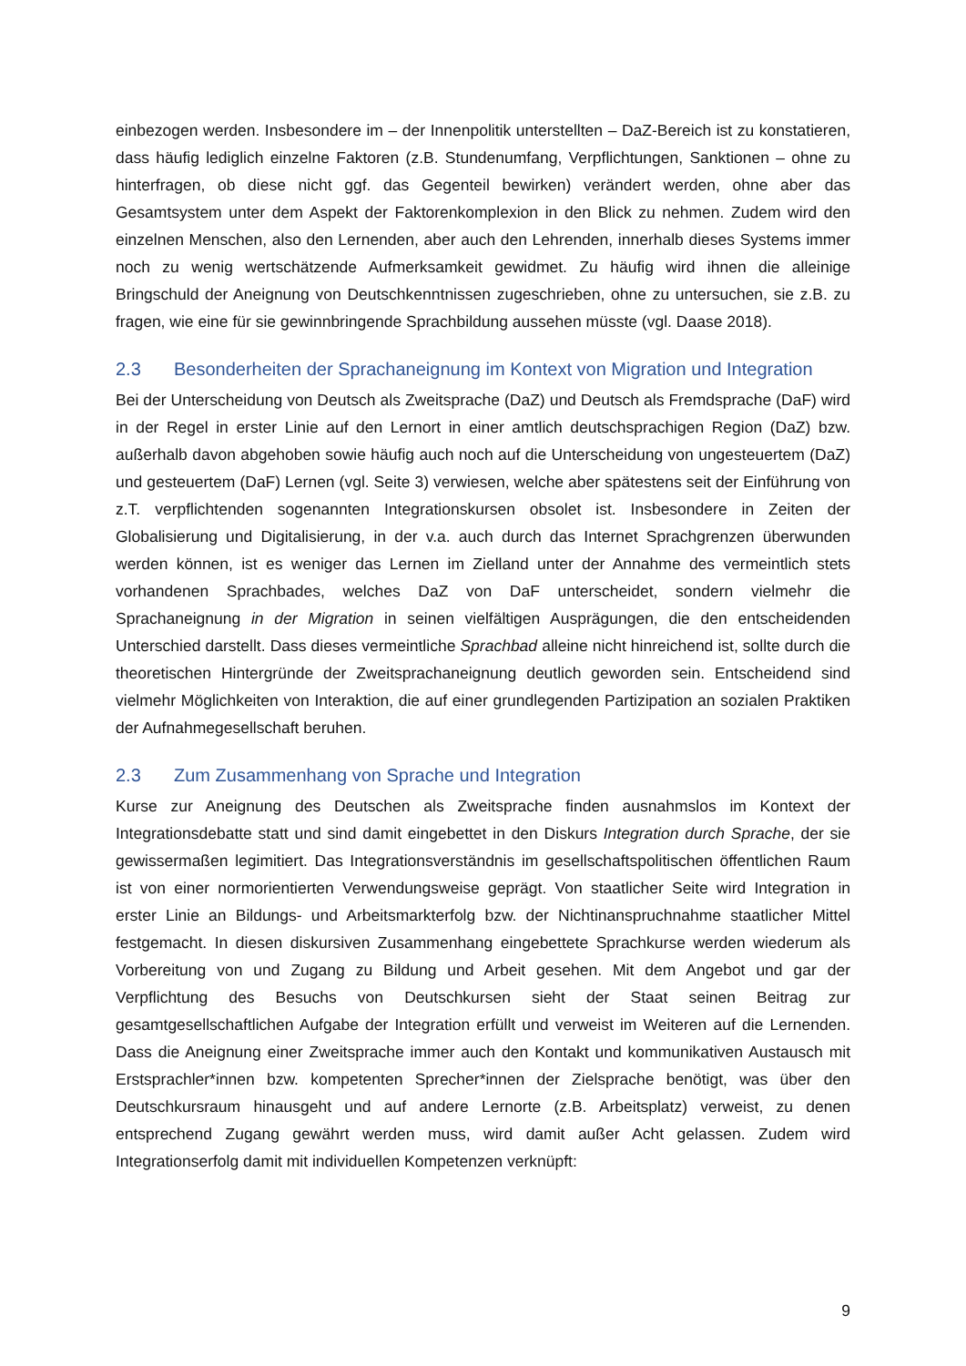einbezogen werden. Insbesondere im – der Innenpolitik unterstellten – DaZ-Bereich ist zu konstatieren, dass häufig lediglich einzelne Faktoren (z.B. Stundenumfang, Verpflichtungen, Sanktionen – ohne zu hinterfragen, ob diese nicht ggf. das Gegenteil bewirken) verändert werden, ohne aber das Gesamtsystem unter dem Aspekt der Faktorenkomplexion in den Blick zu nehmen. Zudem wird den einzelnen Menschen, also den Lernenden, aber auch den Lehrenden, innerhalb dieses Systems immer noch zu wenig wertschätzende Aufmerksamkeit gewidmet. Zu häufig wird ihnen die alleinige Bringschuld der Aneignung von Deutschkenntnissen zugeschrieben, ohne zu untersuchen, sie z.B. zu fragen, wie eine für sie gewinnbringende Sprachbildung aussehen müsste (vgl. Daase 2018).
2.3 Besonderheiten der Sprachaneignung im Kontext von Migration und Integration
Bei der Unterscheidung von Deutsch als Zweitsprache (DaZ) und Deutsch als Fremdsprache (DaF) wird in der Regel in erster Linie auf den Lernort in einer amtlich deutschsprachigen Region (DaZ) bzw. außerhalb davon abgehoben sowie häufig auch noch auf die Unterscheidung von ungesteuertem (DaZ) und gesteuertem (DaF) Lernen (vgl. Seite 3) verwiesen, welche aber spätestens seit der Einführung von z.T. verpflichtenden sogenannten Integrationskursen obsolet ist. Insbesondere in Zeiten der Globalisierung und Digitalisierung, in der v.a. auch durch das Internet Sprachgrenzen überwunden werden können, ist es weniger das Lernen im Zielland unter der Annahme des vermeintlich stets vorhandenen Sprachbades, welches DaZ von DaF unterscheidet, sondern vielmehr die Sprachaneignung in der Migration in seinen vielfältigen Ausprägungen, die den entscheidenden Unterschied darstellt. Dass dieses vermeintliche Sprachbad alleine nicht hinreichend ist, sollte durch die theoretischen Hintergründe der Zweitsprachaneignung deutlich geworden sein. Entscheidend sind vielmehr Möglichkeiten von Interaktion, die auf einer grundlegenden Partizipation an sozialen Praktiken der Aufnahmegesellschaft beruhen.
2.3 Zum Zusammenhang von Sprache und Integration
Kurse zur Aneignung des Deutschen als Zweitsprache finden ausnahmslos im Kontext der Integrationsdebatte statt und sind damit eingebettet in den Diskurs Integration durch Sprache, der sie gewissermaßen legimitiert. Das Integrationsverständnis im gesellschaftspolitischen öffentlichen Raum ist von einer normorientierten Verwendungsweise geprägt. Von staatlicher Seite wird Integration in erster Linie an Bildungs- und Arbeitsmarkterfolg bzw. der Nichtinanspruchnahme staatlicher Mittel festgemacht. In diesen diskursiven Zusammenhang eingebettete Sprachkurse werden wiederum als Vorbereitung von und Zugang zu Bildung und Arbeit gesehen. Mit dem Angebot und gar der Verpflichtung des Besuchs von Deutschkursen sieht der Staat seinen Beitrag zur gesamtgesellschaftlichen Aufgabe der Integration erfüllt und verweist im Weiteren auf die Lernenden. Dass die Aneignung einer Zweitsprache immer auch den Kontakt und kommunikativen Austausch mit Erstsprachler*innen bzw. kompetenten Sprecher*innen der Zielsprache benötigt, was über den Deutschkursraum hinausgeht und auf andere Lernorte (z.B. Arbeitsplatz) verweist, zu denen entsprechend Zugang gewährt werden muss, wird damit außer Acht gelassen. Zudem wird Integrationserfolg damit mit individuellen Kompetenzen verknüpft:
9